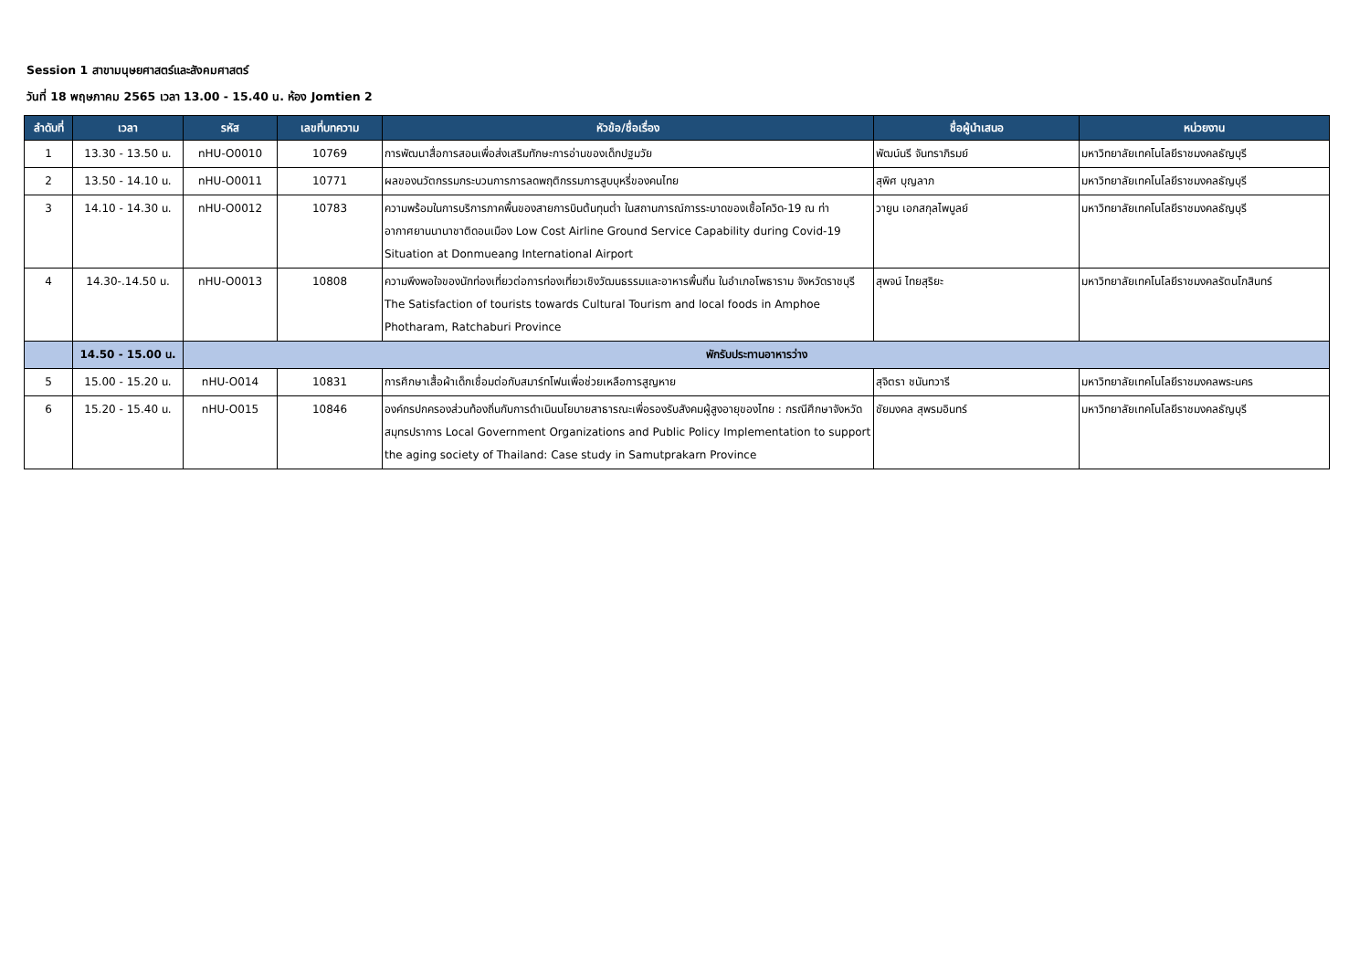Session 1 สาขามนุษยศาสตร์และสังคมศาสตร์
วันที่ 18 พฤษภาคม 2565 เวลา 13.00 - 15.40 น. ห้อง Jomtien 2
| ลำดับที่ | เวลา | รหัส | เลขที่บทความ | หัวข้อ/ชื่อเรื่อง | ชื่อผู้นำเสนอ | หน่วยงาน |
| --- | --- | --- | --- | --- | --- | --- |
| 1 | 13.30 - 13.50 น. | nHU-O0010 | 10769 | การพัฒนาสื่อการสอนเพื่อส่งเสริมทักษะการอ่านของเด็กปฐมวัย | พัฒน์นรี จันทราภิรมย์ | มหาวิทยาลัยเทคโนโลยีราชมงคลธัญบุรี |
| 2 | 13.50 - 14.10 น. | nHU-O0011 | 10771 | ผลของนวัตกรรมกระบวนการการลดพฤติกรรมการสูบบุหรี่ของคนไทย | สุพิศ บุญลาภ | มหาวิทยาลัยเทคโนโลยีราชมงคลธัญบุรี |
| 3 | 14.10 - 14.30 น. | nHU-O0012 | 10783 | ความพร้อมในการบริการภาคพื้นของสายการบินต้นทุนต่ำ ในสถานการณ์การระบาดของเชื้อโควิด-19 ณ ท่าอากาศยานนานาชาติดอนเมือง Low Cost Airline Ground Service Capability during Covid-19 Situation at Donmueang International Airport | วายูน เอกสกุลไพบูลย์ | มหาวิทยาลัยเทคโนโลยีราชมงคลธัญบุรี |
| 4 | 14.30-.14.50 น. | nHU-O0013 | 10808 | ความพึงพอใจของนักท่องเที่ยวต่อการท่องเที่ยวเชิงวัฒนธรรมและอาหารพื้นถิ่น ในอำเภอโพธาราม จังหวัดราชบุรี The Satisfaction of tourists towards Cultural Tourism and local foods in Amphoe Photharam, Ratchaburi Province | สุพจน์ ไทยสุริยะ | มหาวิทยาลัยเทคโนโลยีราชมงคลรัตนโกสินทร์ |
| | 14.50 - 15.00 น. | พักรับประทานอาหารว่าง | | | | |
| 5 | 15.00 - 15.20 น. | nHU-O014 | 10831 | การศึกษาเสื้อผ้าเด็กเชื่อมต่อกับสมาร์ทโฟนเพื่อช่วยเหลือการสูญหาย | สุจิตรา ชนันทวารี | มหาวิทยาลัยเทคโนโลยีราชมงคลพระนคร |
| 6 | 15.20 - 15.40 น. | nHU-O015 | 10846 | องค์กรปกครองส่วนท้องถิ่นกับการดำเนินนโยบายสาธารณะเพื่อรองรับสังคมผู้สูงอายุของไทย : กรณีศึกษาจังหวัดสมุทรปราการ Local Government Organizations and Public Policy Implementation to support the aging society of Thailand: Case study in Samutprakarn Province | ชัยมงคล สุพรมอินทร์ | มหาวิทยาลัยเทคโนโลยีราชมงคลธัญบุรี |